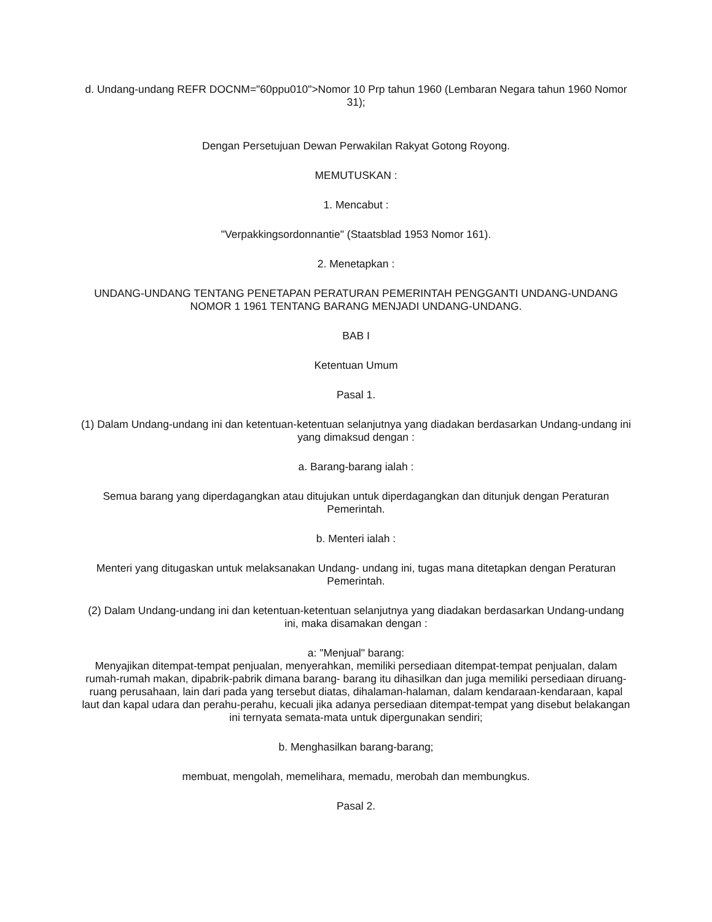d. Undang-undang REFR DOCNM="60ppu010">Nomor 10 Prp tahun 1960 (Lembaran Negara tahun 1960 Nomor 31);
Dengan Persetujuan Dewan Perwakilan Rakyat Gotong Royong.
MEMUTUSKAN :
1. Mencabut :
"Verpakkingsordonnantie" (Staatsblad 1953 Nomor 161).
2. Menetapkan :
UNDANG-UNDANG TENTANG PENETAPAN PERATURAN PEMERINTAH PENGGANTI UNDANG-UNDANG NOMOR 1 1961 TENTANG BARANG MENJADI UNDANG-UNDANG.
BAB I
Ketentuan Umum
Pasal 1.
(1) Dalam Undang-undang ini dan ketentuan-ketentuan selanjutnya yang diadakan berdasarkan Undang-undang ini yang dimaksud dengan :
a. Barang-barang ialah :
Semua barang yang diperdagangkan atau ditujukan untuk diperdagangkan dan ditunjuk dengan Peraturan Pemerintah.
b. Menteri ialah :
Menteri yang ditugaskan untuk melaksanakan Undang- undang ini, tugas mana ditetapkan dengan Peraturan Pemerintah.
(2) Dalam Undang-undang ini dan ketentuan-ketentuan selanjutnya yang diadakan berdasarkan Undang-undang ini, maka disamakan dengan :
a: "Menjual" barang:
Menyajikan ditempat-tempat penjualan, menyerahkan, memiliki persediaan ditempat-tempat penjualan, dalam rumah-rumah makan, dipabrik-pabrik dimana barang- barang itu dihasilkan dan juga memiliki persediaan diruang-ruang perusahaan, lain dari pada yang tersebut diatas, dihalaman-halaman, dalam kendaraan-kendaraan, kapal laut dan kapal udara dan perahu-perahu, kecuali jika adanya persediaan ditempat-tempat yang disebut belakangan ini ternyata semata-mata untuk dipergunakan sendiri;
b. Menghasilkan barang-barang;
membuat, mengolah, memelihara, memadu, merobah dan membungkus.
Pasal 2.